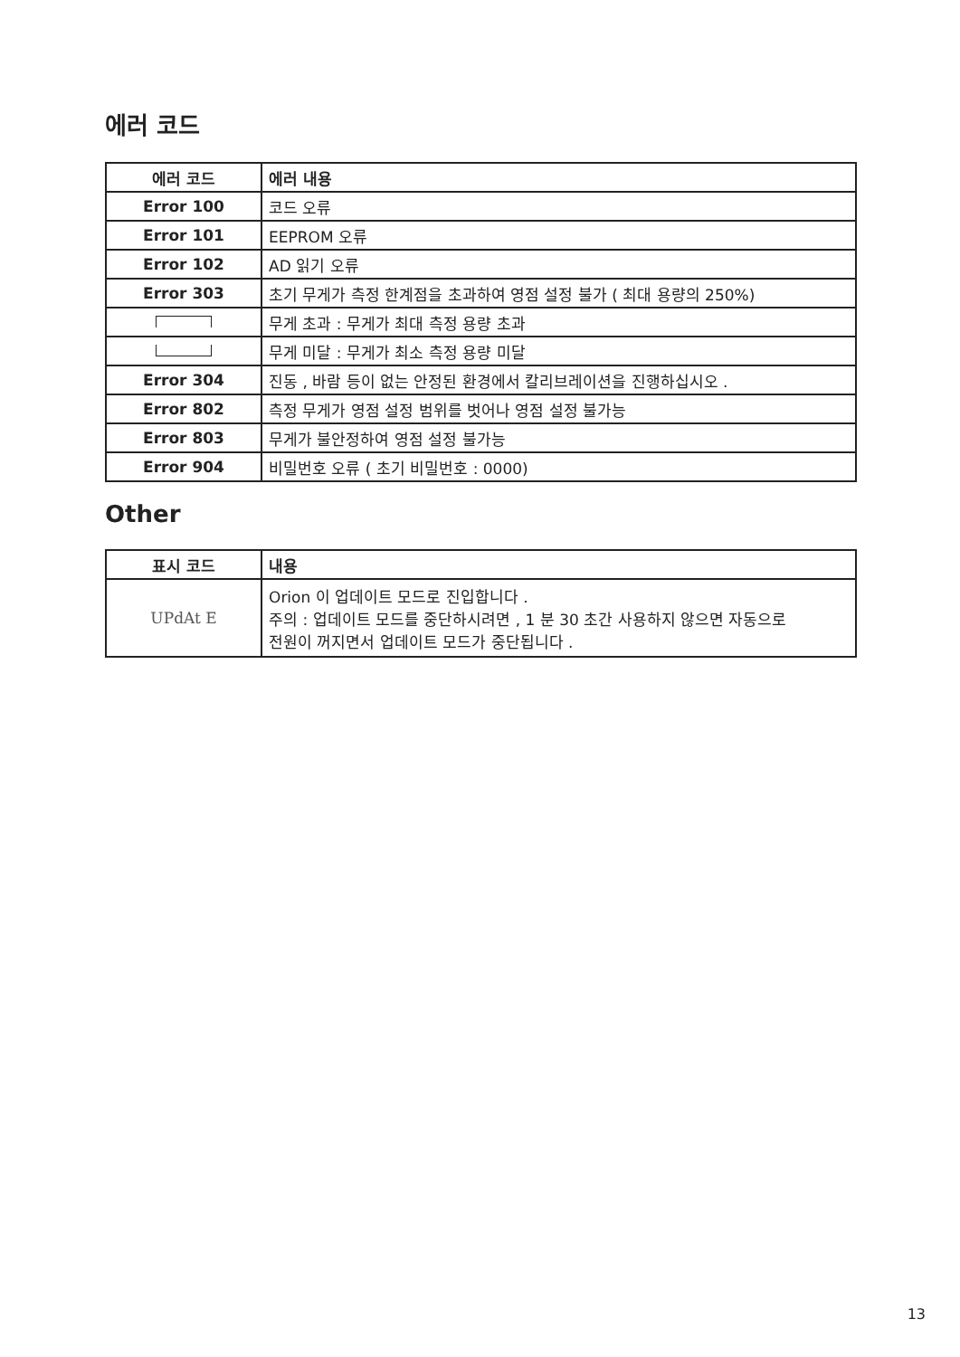에러 코드
| 에러 코드 | 에러 내용 |
| --- | --- |
| Error 100 | 코드 오류 |
| Error 101 | EEPROM 오류 |
| Error 102 | AD 읽기 오류 |
| Error 303 | 초기 무게가 측정 한계점을 초과하여 영점 설정 불가 ( 최대 용량의 250%) |
| | 무게 초과 : 무게가 최대 측정 용량 초과 |
| | 무게 미달 : 무게가 최소 측정 용량 미달 |
| Error 304 | 진동 , 바람 등이 없는 안정된 환경에서 칼리브레이션을 진행하십시오 . |
| Error 802 | 측정 무게가 영점 설정 범위를 벗어나 영점 설정 불가능 |
| Error 803 | 무게가 불안정하여 영점 설정 불가능 |
| Error 904 | 비밀번호 오류 ( 초기 비밀번호 : 0000) |
Other
| 표시 코드 | 내용 |
| --- | --- |
| UPdAt E | Orion 이 업데이트 모드로 진입합니다 . 주의 : 업데이트 모드를 중단하시려면 , 1 분 30 초간 사용하지 않으면 자동으로 전원이 꺼지면서 업데이트 모드가 중단됩니다 . |
13